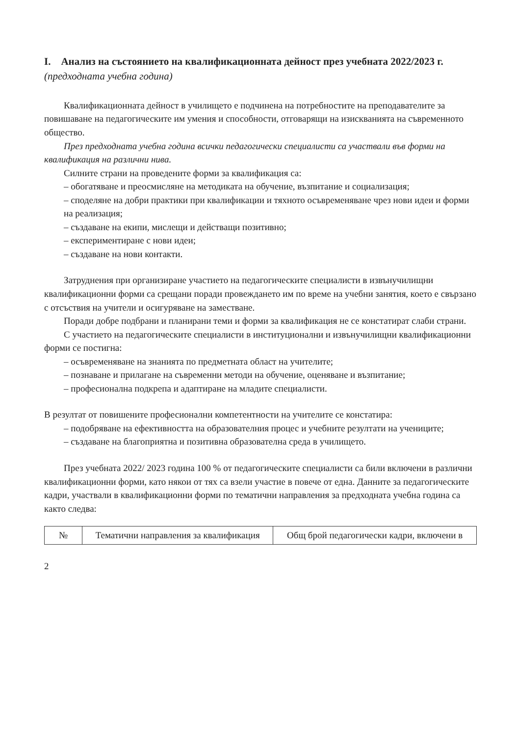I. Анализ на състоянието на квалификационната дейност през учебната 2022/2023 г. (предходната учебна година)
Квалификационната дейност в училището е подчинена на потребностите на преподавателите за повишаване на педагогическите им умения и способности, отговарящи на изискванията на съвременното общество.
През предходната учебна година всички педагогически специалисти са участвали във форми на квалификация на различни нива.
Силните страни на проведените форми за квалификация са:
– обогатяване и преосмисляне на методиката на обучение, възпитание и социализация;
– споделяне на добри практики при квалификации и тяхното осъвременяване чрез нови идеи и форми на реализация;
– създаване на екипи, мислещи и действащи позитивно;
– експериментиране с нови идеи;
– създаване на нови контакти.
Затруднения при организиране участието на педагогическите специалисти в извънучилищни квалификационни форми са срещани поради провеждането им по време на учебни занятия, което е свързано с отсъствия на учители и осигуряване на заместване.
Поради добре подбрани и планирани теми и форми за квалификация не се констатират слаби страни.
С участието на педагогическите специалисти в институционални и извънучилищни квалификационни форми се постигна:
– осъвременяване на знанията по предметната област на учителите;
– познаване и прилагане на съвременни методи на обучение, оценяване и възпитание;
– професионална подкрепа и адаптиране на младите специалисти.
В резултат от повишените професионални компетентности на учителите се констатира:
– подобряване на ефективността на образователния процес и учебните резултати на учениците;
– създаване на благоприятна и позитивна образователна среда в училището.
През учебната 2022/ 2023 година 100 % от педагогическите специалисти са били включени в различни квалификационни форми, като някои от тях са взели участие в повече от една. Данните за педагогическите кадри, участвали в квалификационни форми по тематични направления за предходната учебна година са както следва:
| № | Тематични направления за квалификация | Общ брой педагогически кадри, включени в |
| --- | --- | --- |
2